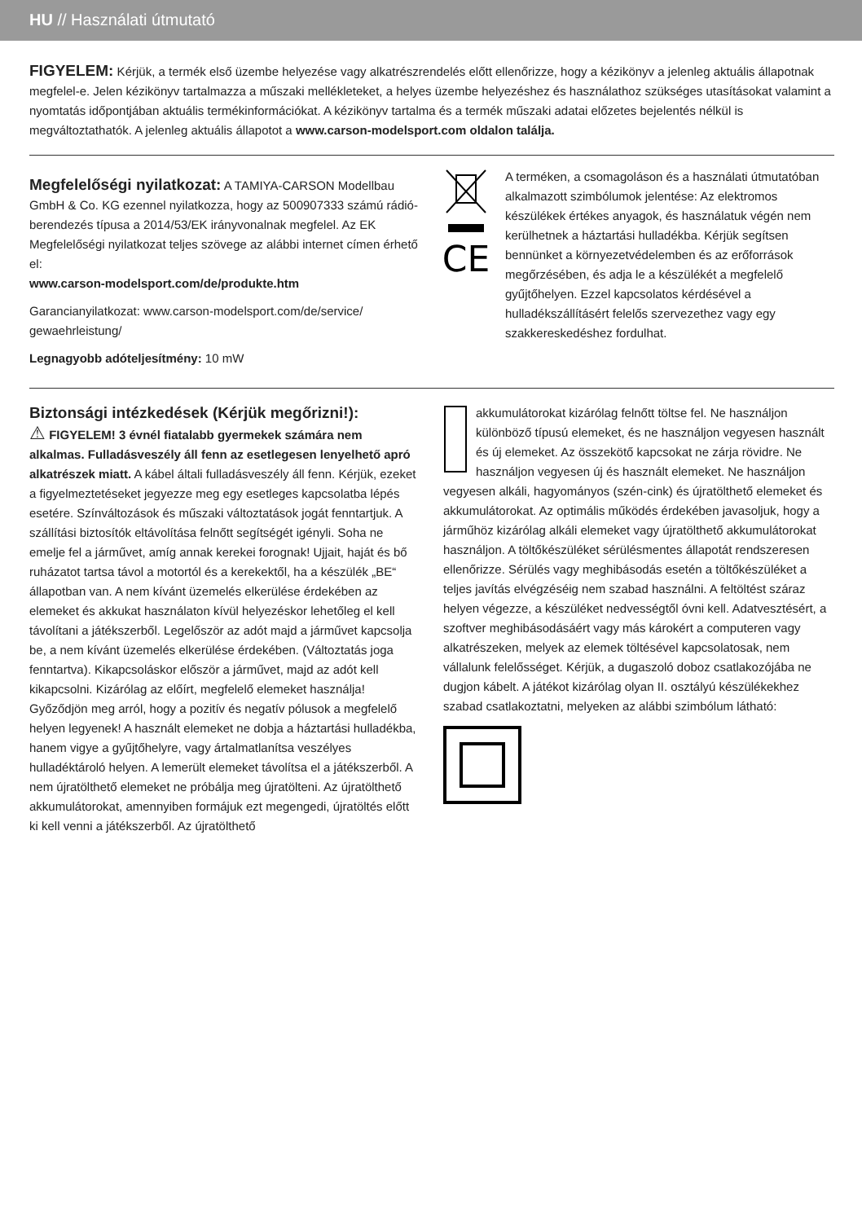HU // Használati útmutató
FIGYELEM: Kérjük, a termék első üzembe helyezése vagy alkatrészrendelés előtt ellenőrizze, hogy a kézikönyv a jelenleg aktuális állapotnak megfelel-e. Jelen kézikönyv tartalmazza a műszaki mellékleteket, a helyes üzembe helyezéshez és használathoz szükséges utasításokat valamint a nyomtatás időpontjában aktuális termékinformációkat. A kézikönyv tartalma és a termék műszaki adatai előzetes bejelentés nélkül is megváltoztathatók. A jelenleg aktuális állapotot a www.carson-modelsport.com oldalon találja.
Megfelelőségi nyilatkozat:
A TAMIYA-CARSON Modellbau GmbH & Co. KG ezennel nyilatkozza, hogy az 500907333 számú rádió-berendezés típusa a 2014/53/EK irányvonalnak megfelel. Az EK Megfelelőségi nyilatkozat teljes szövege az alábbi internet címen érhető el:
www.carson-modelsport.com/de/produkte.htm
Garancianyilatkozat: www.carson-modelsport.com/de/service/ gewaehrleistung/
Legnagyobb adóteljesítmény: 10 mW
CE
A terméken, a csomagoláson és a használati útmutatóban alkalmazott szimbólumok jelentése: Az elektromos készülékek értékes anyagok, és használatuk végén nem kerülhetnek a háztartási hulladékba. Kérjük segítsen bennünket a környezetvédelemben és az erőforrások megőrzésében, és adja le a készülékét a megfelelő gyűjtőhelyen. Ezzel kapcsolatos kérdésével a hulladékszállításért felelős szervezethez vagy egy szakkereskedéshez fordulhat.
Biztonsági intézkedések (Kérjük megőrizni!):
⚠ FIGYELEM! 3 évnél fiatalabb gyermekek számára nem alkalmas. Fulladásveszély áll fenn az esetlegesen lenyelhető apró alkatrészek miatt. A kábel általi fulladásveszély áll fenn. Kérjük, ezeket a figyelmeztetéseket jegyezze meg egy esetleges kapcsolatba lépés esetére. Színváltozások és műszaki változtatások jogát fenntartjuk. A szállítási biztosítók eltávolítása felnőtt segítségét igényli. Soha ne emelje fel a járművet, amíg annak kerekei forognak! Ujjait, haját és bő ruházatot tartsa távol a motortól és a kerekektől, ha a készülék „BE“ állapotban van. A nem kívánt üzemelés elkerülése érdekében az elemeket és akkukat használaton kívül helyezéskor lehetőleg el kell távolítani a játékszerből. Legelőször az adót majd a járművet kapcsolja be, a nem kívánt üzemelés elkerülése érdekében. (Változtatás joga fenntartva). Kikapcsoláskor először a járművet, majd az adót kell kikapcsolni. Kizárólag az előírt, megfelelő elemeket használja! Győződjön meg arról, hogy a pozitív és negatív pólusok a megfelelő helyen legyenek! A használt elemeket ne dobja a háztartási hulladékba, hanem vigye a gyűjtőhelyre, vagy ártalmatlanítsa veszélyes hulladéktároló helyen. A lemerült elemeket távolítsa el a játékszerből. A nem újratölthető elemeket ne próbálja meg újratölteni. Az újratölthető akkumulátorokat, amennyiben formájuk ezt megengedi, újratöltés előtt ki kell venni a játékszerből. Az újratölthető
akkumulátorokat kizárólag felnőtt töltse fel. Ne használjon különböző típusú elemeket, és ne használjon vegyesen használt és új elemeket. Az összekötő kapcsokat ne zárja rövidre. Ne használjon vegyesen új és használt elemeket. Ne használjon vegyesen alkáli, hagyományos (szén-cink) és újratölthető elemeket és akkumulátorokat. Az optimális működés érdekében javasoljuk, hogy a járműhöz kizárólag alkáli elemeket vagy újratölthető akkumulátorokat használjon. A töltőkészüléket sérülésmentes állapotát rendszeresen ellenőrizze. Sérülés vagy meghibásodás esetén a töltőkészüléket a teljes javítás elvégzéséig nem szabad használni. A feltöltést száraz helyen végezze, a készüléket nedvességtől óvni kell. Adatvesztésért, a szoftver meghibásodásáért vagy más károkért a computeren vagy alkatrészeken, melyek az elemek töltésével kapcsolatosak, nem vállalunk felelősséget. Kérjük, a dugaszoló doboz csatlakozójába ne dugjon kábelt. A játékot kizárólag olyan II. osztályú készülékekhez szabad csatlakoztatni, melyeken az alábbi szimbólum látható: